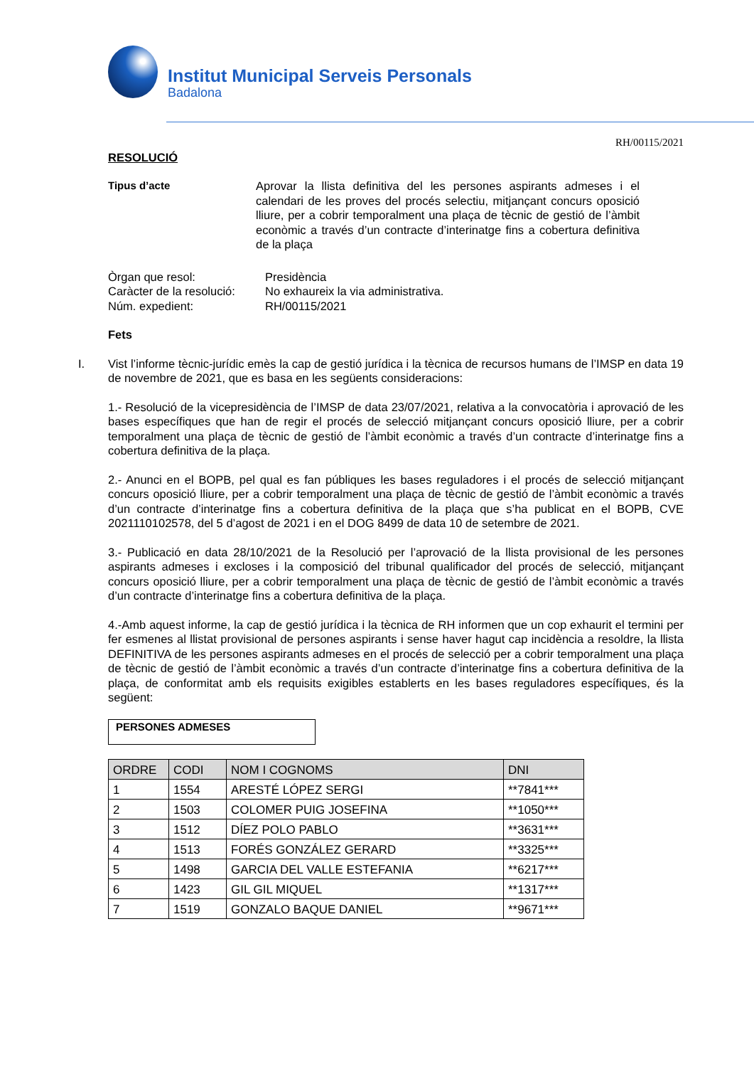Institut Municipal Serveis Personals
Badalona
RH/00115/2021
RESOLUCIÓ
Tipus d’acte Aprovar la llista definitiva del les persones aspirants admeses i el calendari de les proves del procés selectiu, mitjançant concurs oposició lliure, per a cobrir temporalment una plaça de tècnic de gestió de l’àmbit econòmic a través d’un contracte d’interinatge fins a cobertura definitiva de la plaça
Òrgan que resol: Presidència
Caràcter de la resolució:
No exhaureix la via administrativa.
Núm. expedient: RH/00115/2021
Fets
I. Vist l’informe tècnic-jurídic emès la cap de gestió jurídica i la tècnica de recursos humans de l’IMSP en data 19 de novembre de 2021, que es basa en les següents consideracions:
1.- Resolució de la vicepresidència de l’IMSP de data 23/07/2021, relativa a la convocatòria i aprovació de les bases específiques que han de regir el procés de selecció mitjançant concurs oposició lliure, per a cobrir temporalment una plaça de tècnic de gestió de l’àmbit econòmic a través d’un contracte d’interinatge fins a cobertura definitiva de la plaça.
2.- Anunci en el BOPB, pel qual es fan públiques les bases reguladores i el procés de selecció mitjançant concurs oposició lliure, per a cobrir temporalment una plaça de tècnic de gestió de l’àmbit econòmic a través d’un contracte d’interinatge fins a cobertura definitiva de la plaça que s’ha publicat en el BOPB, CVE 2021110102578, del 5 d’agost de 2021 i en el DOG 8499 de data 10 de setembre de 2021.
3.- Publicació en data 28/10/2021 de la Resolució per l’aprovació de la llista provisional de les persones aspirants admeses i excloses i la composició del tribunal qualificador del procés de selecció, mitjançant concurs oposició lliure, per a cobrir temporalment una plaça de tècnic de gestió de l’àmbit econòmic a través d’un contracte d’interinatge fins a cobertura definitiva de la plaça.
4.-Amb aquest informe, la cap de gestió jurídica i la tècnica de RH informen que un cop exhaurit el termini per fer esmenes al llistat provisional de persones aspirants i sense haver hagut cap incidència a resoldre, la llista DEFINITIVA de les persones aspirants admeses en el procés de selecció per a cobrir temporalment una plaça de tècnic de gestió de l’àmbit econòmic a través d’un contracte d’interinatge fins a cobertura definitiva de la plaça, de conformitat amb els requisits exigibles establerts en les bases reguladores específiques, és la següent:
PERSONES ADMESES
| ORDRE | CODI | NOM I COGNOMS | DNI |
| --- | --- | --- | --- |
| 1 | 1554 | ARESTÉ LÓPEZ SERGI | **7841*** |
| 2 | 1503 | COLOMER PUIG JOSEFINA | **1050*** |
| 3 | 1512 | DÍEZ POLO PABLO | **3631*** |
| 4 | 1513 | FORÉS GONZÁLEZ GERARD | **3325*** |
| 5 | 1498 | GARCIA DEL VALLE ESTEFANIA | **6217*** |
| 6 | 1423 | GIL GIL MIQUEL | **1317*** |
| 7 | 1519 | GONZALO BAQUE DANIEL | **9671*** |